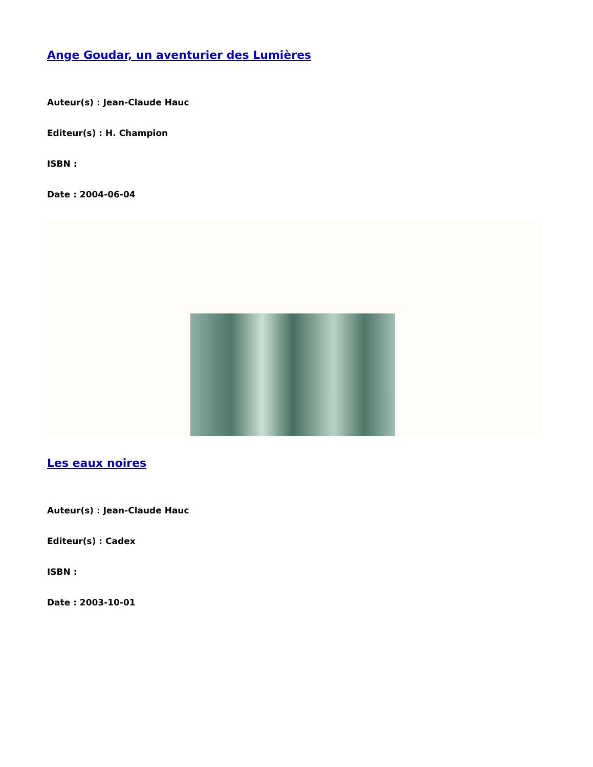Ange Goudar, un aventurier des Lumières
Auteur(s) : Jean-Claude Hauc
Editeur(s) : H. Champion
ISBN :
Date : 2004-06-04
Les eaux noires
Auteur(s) : Jean-Claude Hauc
Editeur(s) : Cadex
ISBN :
Date : 2003-10-01